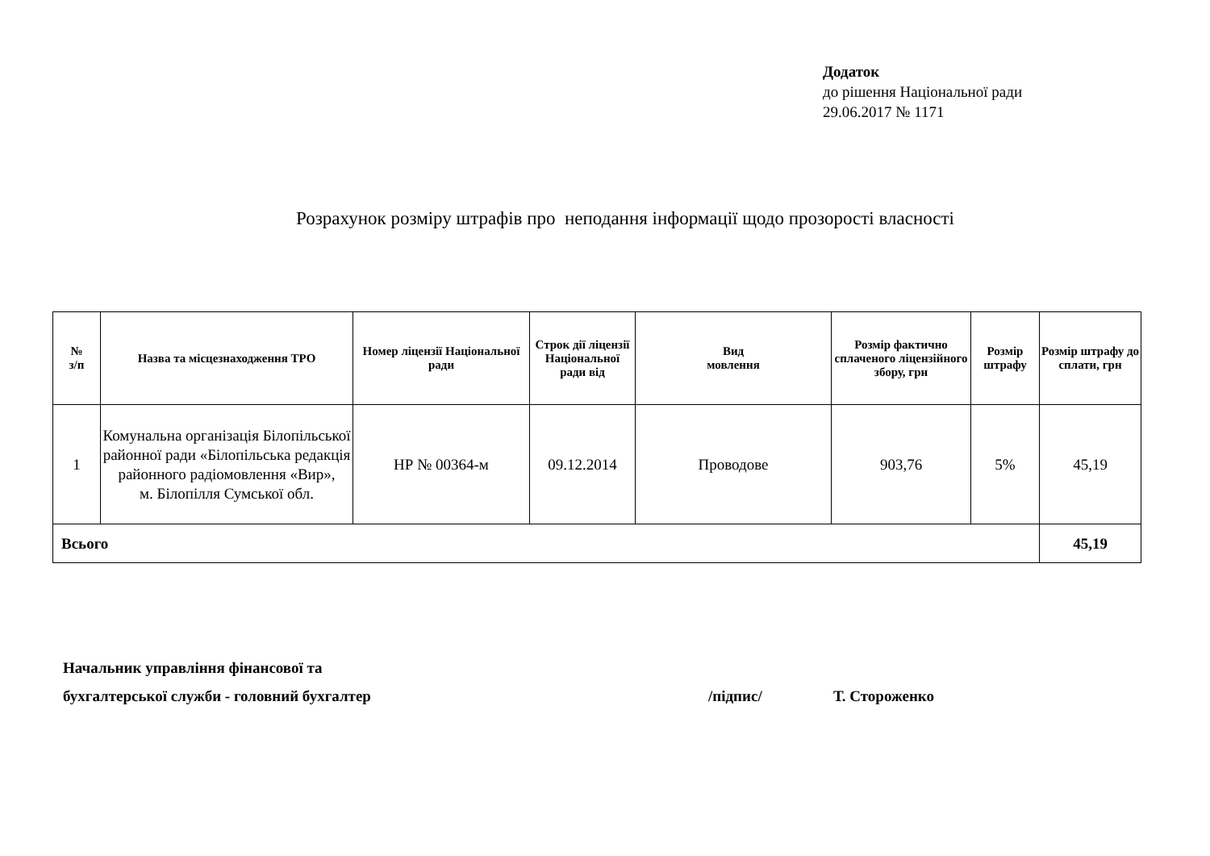Додаток
до рішення Національної ради
29.06.2017 № 1171
Розрахунок розміру штрафів про неподання інформації щодо прозорості власності
| № з/п | Назва та місцезнаходження ТРО | Номер ліцензії Національної ради | Строк дії ліцензії Національної ради від | Вид мовлення | Розмір фактично сплаченого ліцензійного збору, грн | Розмір штрафу | Розмір штрафу до сплати, грн |
| --- | --- | --- | --- | --- | --- | --- | --- |
| 1 | Комунальна організація Білопільської районної ради «Білопільська редакція районного радіомовлення «Вир», м. Білопілля Сумської обл. | НР № 00364-м | 09.12.2014 | Проводове | 903,76 | 5% | 45,19 |
| Всього | | | | | | | 45,19 |
Начальник управління фінансової та
бухгалтерської служби - головний бухгалтер /підпис/ Т. Стороженко